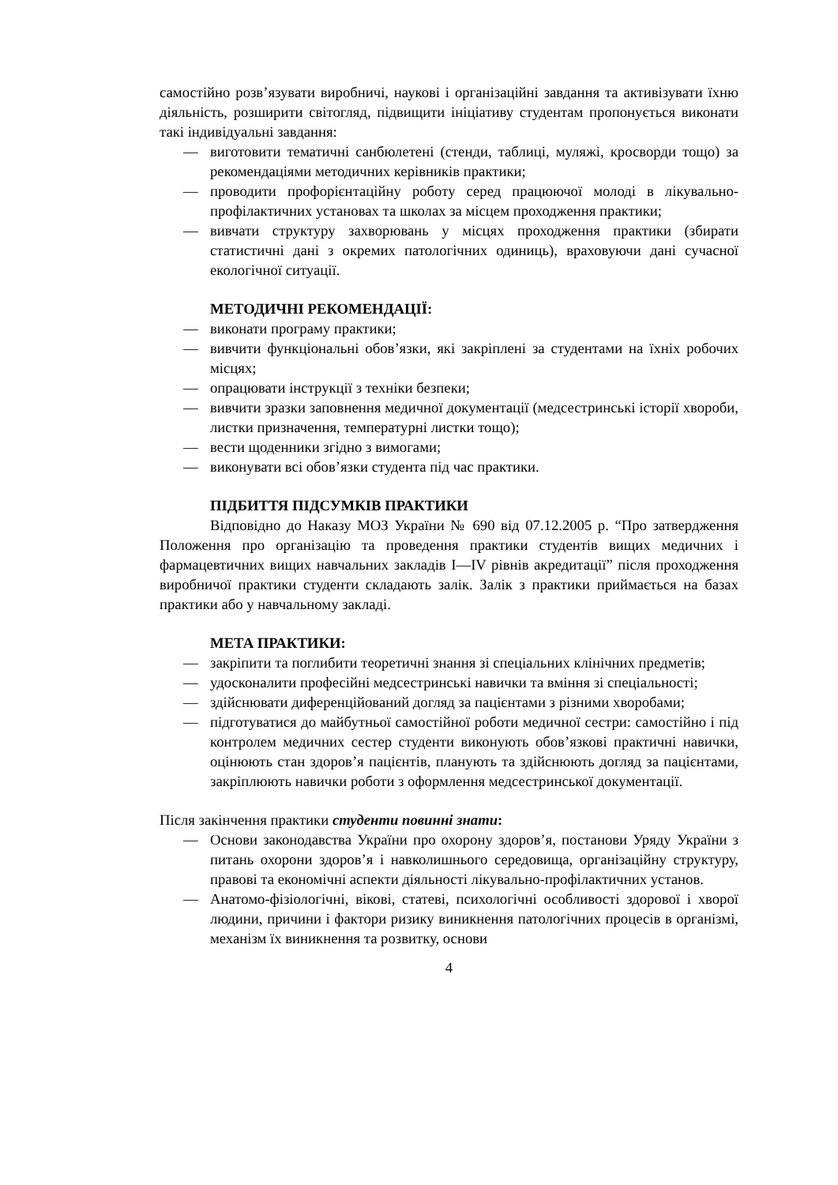самостійно розв’язувати виробничі, наукові і організаційні завдання та активізувати їхню діяльність, розширити світогляд, підвищити ініціативу студентам пропонується виконати такі індивідуальні завдання:
— виготовити тематичні санбюлетені (стенди, таблиці, муляжі, кросворди тощо) за рекомендаціями методичних керівників практики;
— проводити профорієнтаційну роботу серед працюючої молоді в лікувально-профілактичних установах та школах за місцем проходження практики;
— вивчати структуру захворювань у місцях проходження практики (збирати статистичні дані з окремих патологічних одиниць), враховуючи дані сучасної екологічної ситуації.
МЕТОДИЧНІ РЕКОМЕНДАЦІЇ:
— виконати програму практики;
— вивчити функціональні обов’язки, які закріплені за студентами на їхніх робочих місцях;
— опрацювати інструкції з техніки безпеки;
— вивчити зразки заповнення медичної документації (медсестринські історії хвороби, листки призначення, температурні листки тощо);
— вести щоденники згідно з вимогами;
— виконувати всі обов’язки студента під час практики.
ПІДБИТТЯ ПІДСУМКІВ ПРАКТИКИ
Відповідно до Наказу МОЗ України № 690 від 07.12.2005 р. “Про затвердження Положення про організацію та проведення практики студентів вищих медичних і фармацевтичних вищих навчальних закладів I—IV рівнів акредитації” після проходження виробничої практики студенти складають залік. Залік з практики приймається на базах практики або у навчальному закладі.
МЕТА ПРАКТИКИ:
— закріпити та поглибити теоретичні знання зі спеціальних клінічних предметів;
— удосконалити професійні медсестринські навички та вміння зі спеціальності;
— здійснювати диференційований догляд за пацієнтами з різними хворобами;
— підготуватися до майбутньої самостійної роботи медичної сестри: самостійно і під контролем медичних сестер студенти виконують обов’язкові практичні навички, оцінюють стан здоров’я пацієнтів, планують та здійснюють догляд за пацієнтами, закріплюють навички роботи з оформлення медсестринської документації.
Після закінчення практики студенти повинні знати:
— Основи законодавства України про охорону здоров’я, постанови Уряду України з питань охорони здоров’я і навколишнього середовища, організаційну структуру, правові та економічні аспекти діяльності лікувально-профілактичних установ.
— Анатомо-фізіологічні, вікові, статеві, психологічні особливості здорової і хворої людини, причини і фактори ризику виникнення патологічних процесів в організмі, механізм їх виникнення та розвитку, основи
4